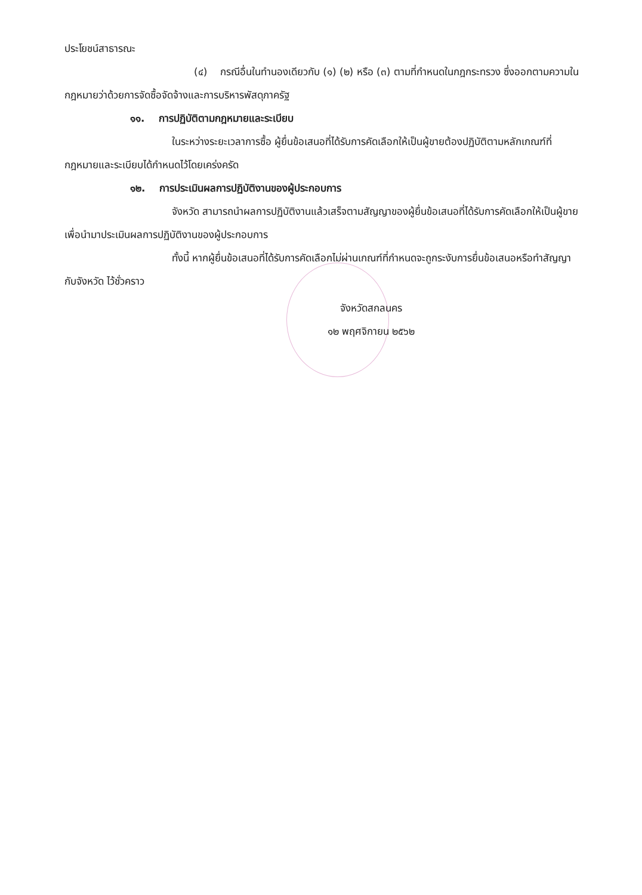ประโยชน์สาธารณะ
(๔) กรณีอื่นในทำนองเดียวกับ (๑) (๒) หรือ (๓) ตามที่กำหนดในกฎกระทรวง ซึ่งออกตามความในกฎหมายว่าด้วยการจัดซื้อจัดจ้างและการบริหารพัสดุภาครัฐ
๑๑. การปฏิบัติตามกฎหมายและระเบียบ
ในระหว่างระยะเวลาการซื้อ ผู้ยื่นข้อเสนอที่ได้รับการคัดเลือกให้เป็นผู้ขายต้องปฏิบัติตามหลักเกณฑ์ที่กฎหมายและระเบียบได้กำหนดไว้โดยเคร่งครัด
๑๒. การประเมินผลการปฏิบัติงานของผู้ประกอบการ
จังหวัด สามารถนำผลการปฏิบัติงานแล้วเสร็จตามสัญญาของผู้ยื่นข้อเสนอที่ได้รับการคัดเลือกให้เป็นผู้ขายเพื่อนำมาประเมินผลการปฏิบัติงานของผู้ประกอบการ
ทั้งนี้ หากผู้ยื่นข้อเสนอที่ได้รับการคัดเลือกไม่ผ่านเกณฑ์ที่กำหนดจะถูกระงับการยื่นข้อเสนอหรือทำสัญญากับจังหวัด ไว้ชั่วคราว
จังหวัดสกลนคร
๑๒ พฤศจิกายน ๒๕๖๒